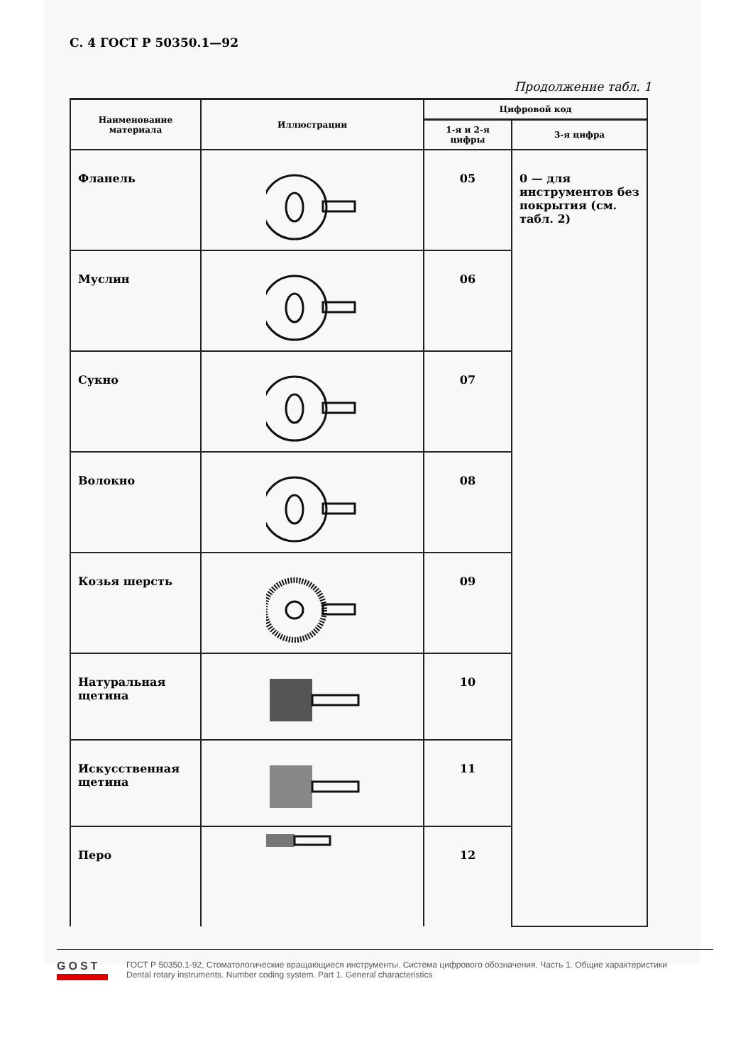С. 4 ГОСТ Р 50350.1—92
Продолжение табл. 1
| Наименование материала | Иллюстрации | Цифровой код | |
| --- | --- | --- | --- |
| | | 1-я и 2-я цифры | 3-я цифра |
| Фланель | | 05 | 0 — для инструментов без покрытия (см. табл. 2) |
| Муслин | | 06 | |
| Сукно | | 07 | |
| Волокно | | 08 | |
| Козья шерсть | | 09 | |
| Натуральная щетина | | 10 | |
| Искусственная щетина | | 11 | |
| Перо | | 12 | |
GOST
ГОСТ Р 50350.1-92, Стоматологические вращающиеся инструменты. Система цифрового обозначения. Часть 1. Общие характеристики
Dental rotary instruments. Number coding system. Part 1. General characteristics